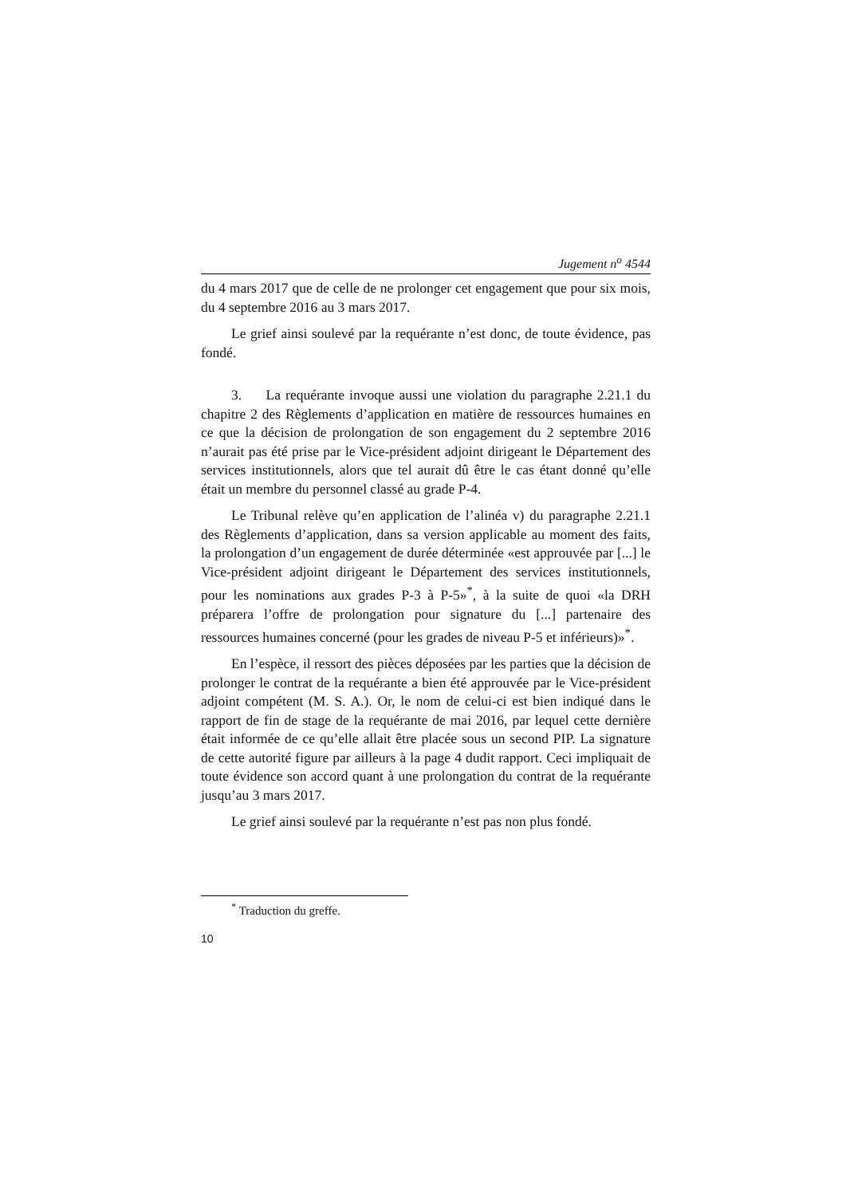Jugement n<sup>o</sup> 4544
du 4 mars 2017 que de celle de ne prolonger cet engagement que pour six mois, du 4 septembre 2016 au 3 mars 2017.
Le grief ainsi soulevé par la requérante n’est donc, de toute évidence, pas fondé.
3. La requérante invoque aussi une violation du paragraphe 2.21.1 du chapitre 2 des Règlements d’application en matière de ressources humaines en ce que la décision de prolongation de son engagement du 2 septembre 2016 n’aurait pas été prise par le Vice-président adjoint dirigeant le Département des services institutionnels, alors que tel aurait dû être le cas étant donné qu’elle était un membre du personnel classé au grade P-4.
Le Tribunal relève qu’en application de l’alinéa v) du paragraphe 2.21.1 des Règlements d’application, dans sa version applicable au moment des faits, la prolongation d’un engagement de durée déterminée «est approuvée par [...] le Vice-président adjoint dirigeant le Département des services institutionnels, pour les nominations aux grades P-3 à P-5»<sup>*</sup>, à la suite de quoi «la DRH préparera l’offre de prolongation pour signature du [...] partenaire des ressources humaines concerné (pour les grades de niveau P-5 et inférieurs)»<sup>*</sup>.
En l’espèce, il ressort des pièces déposées par les parties que la décision de prolonger le contrat de la requérante a bien été approuvée par le Vice-président adjoint compétent (M. S. A.). Or, le nom de celui-ci est bien indiqué dans le rapport de fin de stage de la requérante de mai 2016, par lequel cette dernière était informée de ce qu’elle allait être placée sous un second PIP. La signature de cette autorité figure par ailleurs à la page 4 dudit rapport. Ceci impliquait de toute évidence son accord quant à une prolongation du contrat de la requérante jusqu’au 3 mars 2017.
Le grief ainsi soulevé par la requérante n’est pas non plus fondé.
<sup>*</sup> Traduction du greffe.
10